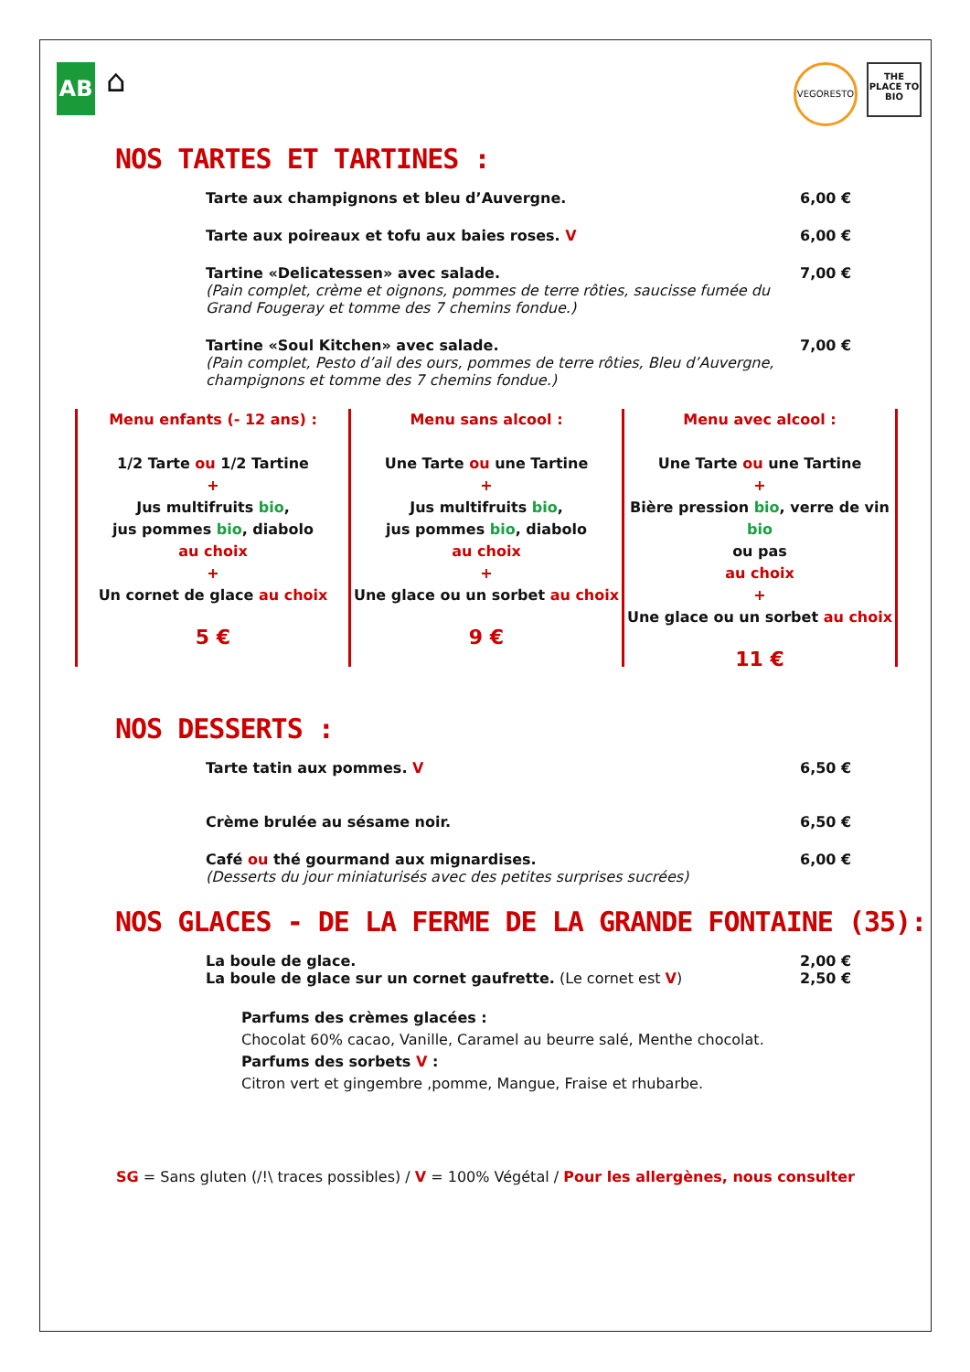AB
⌂
VEGORESTO
THE PLACE TO BIO
NOS TARTES ET TARTINES :
Tarte aux champignons et bleu d’Auvergne.
6,00 €
Tarte aux poireaux et tofu aux baies roses. V
6,00 €
Tartine «Delicatessen» avec salade.
(Pain complet, crème et oignons, pommes de terre rôties, saucisse fumée du Grand Fougeray et tomme des 7 chemins fondue.)
7,00 €
Tartine «Soul Kitchen» avec salade.
(Pain complet, Pesto d’ail des ours, pommes de terre rôties, Bleu d’Auvergne, champignons et tomme des 7 chemins fondue.)
7,00 €
Menu enfants (- 12 ans) :
1/2 Tarte ou 1/2 Tartine
+
Jus multifruits bio,
jus pommes bio, diabolo
au choix
+
Un cornet de glace au choix
5 €
Menu sans alcool :
Une Tarte ou une Tartine
+
Jus multifruits bio,
jus pommes bio, diabolo
au choix
+
Une glace ou un sorbet au choix
9 €
Menu avec alcool :
Une Tarte ou une Tartine
+
Bière pression bio, verre de vin bio
ou pas
au choix
+
Une glace ou un sorbet au choix
11 €
NOS DESSERTS :
Tarte tatin aux pommes. V 6,50 €
Crème brulée au sésame noir. 6,50 €
Café ou thé gourmand aux mignardises.
(Desserts du jour miniaturisés avec des petites surprises sucrées)
6,00 €
NOS GLACES - DE LA FERME DE LA GRANDE FONTAINE (35):
La boule de glace. 2,00 €
La boule de glace sur un cornet gaufrette. (Le cornet est V)
2,50 €
Parfums des crèmes glacées :
Chocolat 60% cacao, Vanille, Caramel au beurre salé, Menthe chocolat.
Parfums des sorbets V :
Citron vert et gingembre ,pomme, Mangue, Fraise et rhubarbe.
SG = Sans gluten (/!\ traces possibles) / V = 100% Végétal / Pour les allergènes, nous consulter